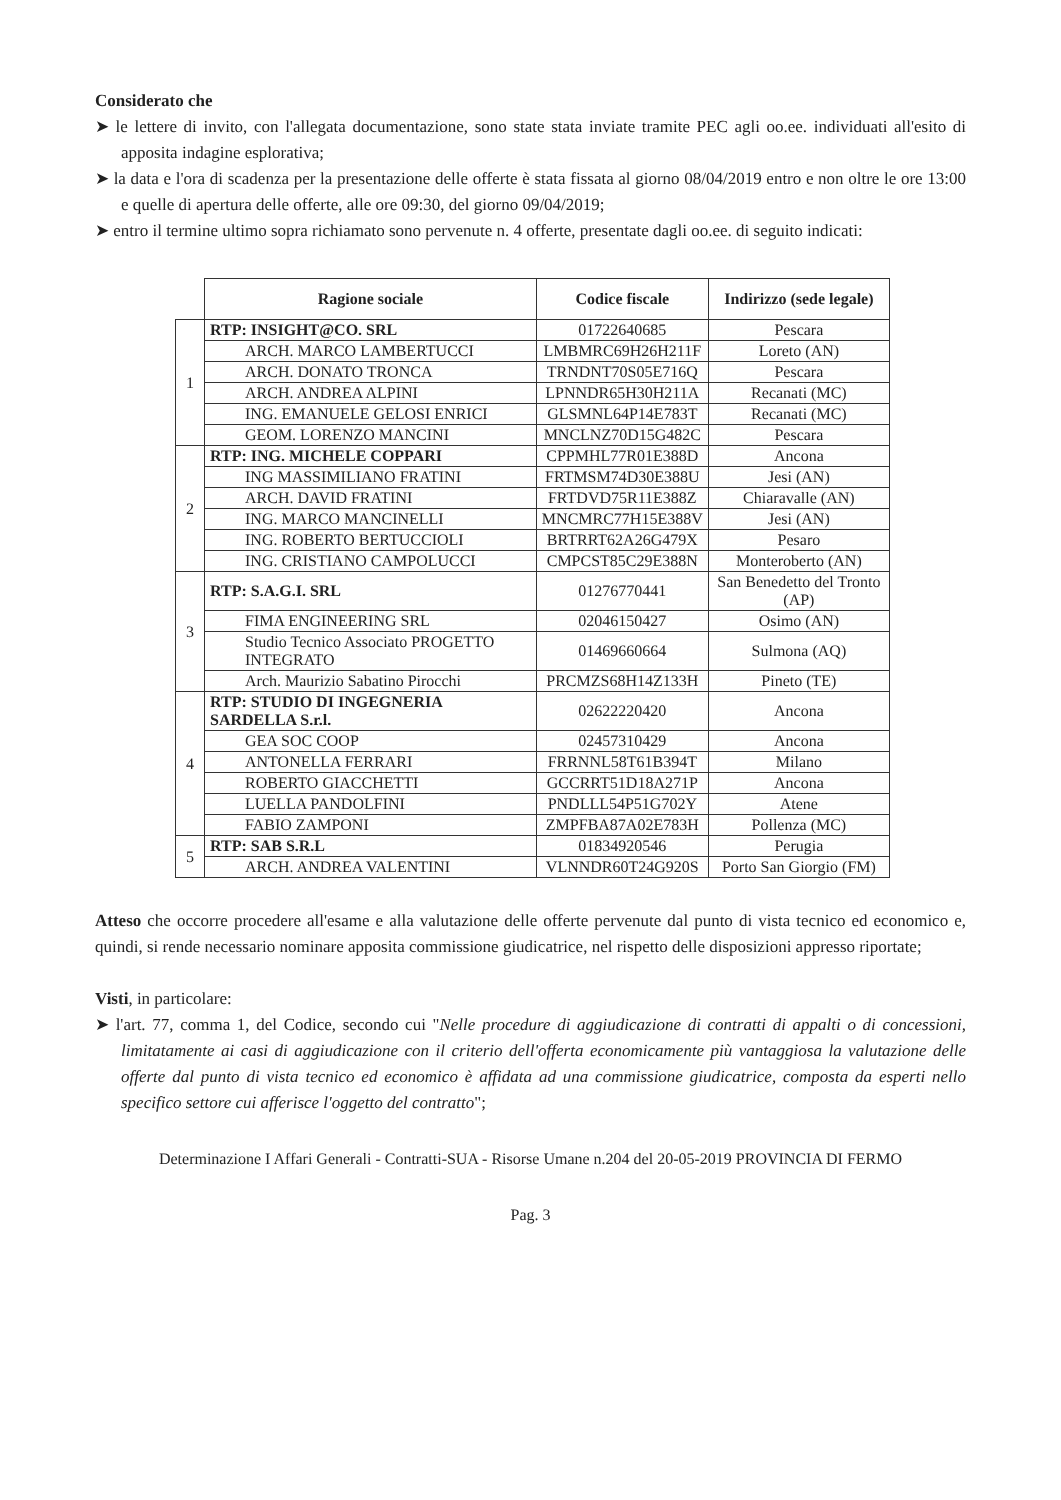Considerato che
➤ le lettere di invito, con l'allegata documentazione, sono state stata inviate tramite PEC agli oo.ee. individuati all'esito di apposita indagine esplorativa;
➤ la data e l'ora di scadenza per la presentazione delle offerte è stata fissata al giorno 08/04/2019 entro e non oltre le ore 13:00 e quelle di apertura delle offerte, alle ore 09:30, del giorno 09/04/2019;
➤ entro il termine ultimo sopra richiamato sono pervenute n. 4 offerte, presentate dagli oo.ee. di seguito indicati:
| | Ragione sociale | Codice fiscale | Indirizzo (sede legale) |
| --- | --- | --- | --- |
| 1 | RTP: INSIGHT@CO. SRL | 01722640685 | Pescara |
| | ARCH. MARCO LAMBERTUCCI | LMBMRC69H26H211F | Loreto (AN) |
| | ARCH. DONATO TRONCA | TRNDNT70S05E716Q | Pescara |
| | ARCH. ANDREA ALPINI | LPNNDR65H30H211A | Recanati (MC) |
| | ING. EMANUELE GELOSI ENRICI | GLSMNL64P14E783T | Recanati (MC) |
| | GEOM. LORENZO MANCINI | MNCLNZ70D15G482C | Pescara |
| 2 | RTP: ING. MICHELE COPPARI | CPPMHL77R01E388D | Ancona |
| | ING MASSIMILIANO FRATINI | FRTMSM74D30E388U | Jesi (AN) |
| | ARCH. DAVID FRATINI | FRTDVD75R11E388Z | Chiaravalle (AN) |
| | ING. MARCO MANCINELLI | MNCMRC77H15E388V | Jesi (AN) |
| | ING. ROBERTO BERTUCCIOLI | BRTRRT62A26G479X | Pesaro |
| | ING. CRISTIANO CAMPOLUCCI | CMPCST85C29E388N | Monteroberto (AN) |
| 3 | RTP: S.A.G.I. SRL | 01276770441 | San Benedetto del Tronto (AP) |
| | FIMA ENGINEERING SRL | 02046150427 | Osimo (AN) |
| | Studio Tecnico Associato PROGETTO INTEGRATO | 01469660664 | Sulmona (AQ) |
| | Arch. Maurizio Sabatino Pirocchi | PRCMZS68H14Z133H | Pineto (TE) |
| 4 | RTP: STUDIO DI INGEGNERIA SARDELLA S.r.l. | 02622220420 | Ancona |
| | GEA SOC COOP | 02457310429 | Ancona |
| | ANTONELLA FERRARI | FRRNNL58T61B394T | Milano |
| | ROBERTO GIACCHETTI | GCCRRT51D18A271P | Ancona |
| | LUELLA PANDOLFINI | PNDLLL54P51G702Y | Atene |
| | FABIO ZAMPONI | ZMPFBA87A02E783H | Pollenza (MC) |
| 5 | RTP: SAB S.R.L | 01834920546 | Perugia |
| | ARCH. ANDREA VALENTINI | VLNNDR60T24G920S | Porto San Giorgio (FM) |
Atteso che occorre procedere all'esame e alla valutazione delle offerte pervenute dal punto di vista tecnico ed economico e, quindi, si rende necessario nominare apposita commissione giudicatrice, nel rispetto delle disposizioni appresso riportate;
Visti, in particolare:
➤ l'art. 77, comma 1, del Codice, secondo cui "Nelle procedure di aggiudicazione di contratti di appalti o di concessioni, limitatamente ai casi di aggiudicazione con il criterio dell'offerta economicamente più vantaggiosa la valutazione delle offerte dal punto di vista tecnico ed economico è affidata ad una commissione giudicatrice, composta da esperti nello specifico settore cui afferisce l'oggetto del contratto";
Determinazione I Affari Generali - Contratti-SUA - Risorse Umane n.204 del 20-05-2019 PROVINCIA DI FERMO
Pag. 3